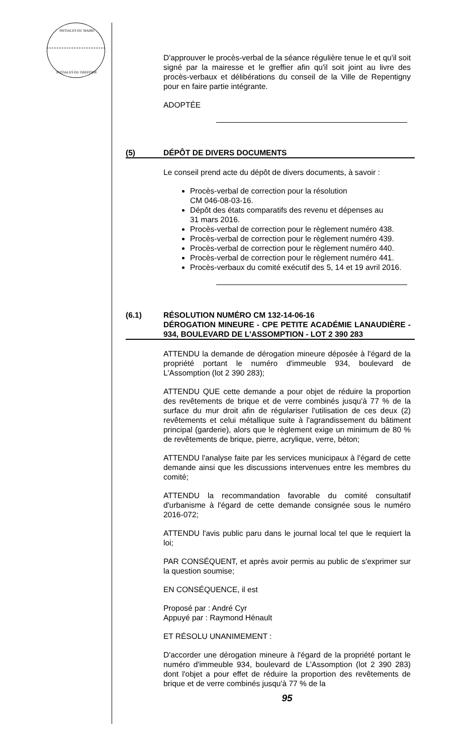INITIALES DU MAIRE
INITIALES DU GREFFIER
D'approuver le procès-verbal de la séance régulière tenue le et qu'il soit signé par la mairesse et le greffier afin qu'il soit joint au livre des procès-verbaux et délibérations du conseil de la Ville de Repentigny pour en faire partie intégrante.
ADOPTÉE
(5) DÉPÔT DE DIVERS DOCUMENTS
Le conseil prend acte du dépôt de divers documents, à savoir :
Procès-verbal de correction pour la résolution
CM 046-08-03-16.
Dépôt des états comparatifs des revenu et dépenses au
31 mars 2016.
Procès-verbal de correction pour le règlement numéro 438.
Procès-verbal de correction pour le règlement numéro 439.
Procès-verbal de correction pour le règlement numéro 440.
Procès-verbal de correction pour le règlement numéro 441.
Procès-verbaux du comité exécutif des 5, 14 et 19 avril 2016.
(6.1) RÉSOLUTION NUMÉRO CM 132-14-06-16
DÉROGATION MINEURE - CPE PETITE ACADÉMIE LANAUDIÈRE - 934, BOULEVARD DE L'ASSOMPTION - LOT 2 390 283
ATTENDU la demande de dérogation mineure déposée à l'égard de la propriété portant le numéro d'immeuble 934, boulevard de L'Assomption (lot 2 390 283);
ATTENDU QUE cette demande a pour objet de réduire la proportion des revêtements de brique et de verre combinés jusqu'à 77 % de la surface du mur droit afin de régulariser l'utilisation de ces deux (2) revêtements et celui métallique suite à l'agrandissement du bâtiment principal (garderie), alors que le règlement exige un minimum de 80 % de revêtements de brique, pierre, acrylique, verre, béton;
ATTENDU l'analyse faite par les services municipaux à l'égard de cette demande ainsi que les discussions intervenues entre les membres du comité;
ATTENDU la recommandation favorable du comité consultatif d'urbanisme à l'égard de cette demande consignée sous le numéro 2016-072;
ATTENDU l'avis public paru dans le journal local tel que le requiert la loi;
PAR CONSÉQUENT, et après avoir permis au public de s'exprimer sur la question soumise;
EN CONSÉQUENCE, il est
Proposé par : André Cyr
Appuyé par : Raymond Hénault
ET RÉSOLU UNANIMEMENT :
D'accorder une dérogation mineure à l'égard de la propriété portant le numéro d'immeuble 934, boulevard de L'Assomption (lot 2 390 283) dont l'objet a pour effet de réduire la proportion des revêtements de brique et de verre combinés jusqu'à 77 % de la
95